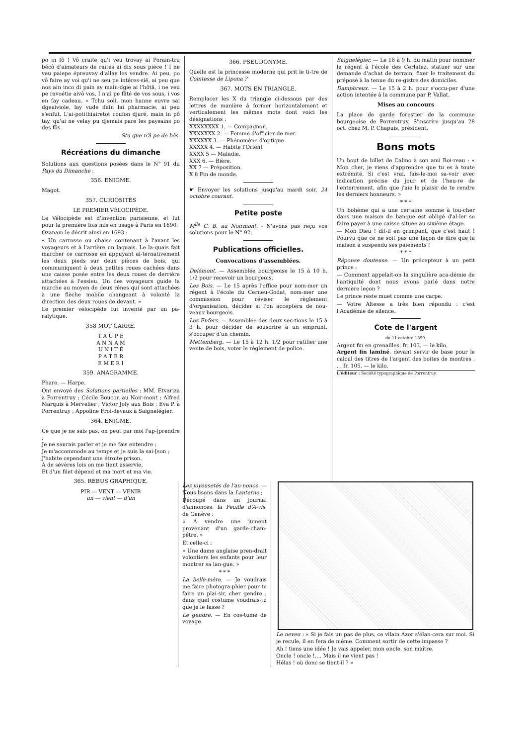po in fô ! Vô craite qu'i veu trovay ai Porain-tru bécô d'aimateurs de raites ai dix sous piëce ! I ne veu paiepe épreuvay d'allay les vendre. Ai peu, po vô faire ay voi qu'i ne seu pe intéres-sië, ai peu que nos ain inco di pain ay main-dgie ai l'hôtâ, i ne veu pe ravoétie aivô vos, I n'ai pe fâté de vos sous, i vos en fay cadeau. » Tchu soli, mon hanne euvre sai dgeaiviole, lay vude dain lai pharmacie, ai peu s'enfut. L'ai-potithiairetot couïon djuré, main in pô tay, qu'ai ne velay pu djemais pare les paysains po des fôs.
Stu que n'â pe de bôs.
Récréations du dimanche
Solutions aux questions posées dans le N° 91 du Pays du Dimanche :
356. ENIGME.
Magot.
357. CURIOSITÉS
LE PREMIER VÉLOCIPÈDE.
Le Vélocipède est d'invention parisienne, et fut pour la première fois mis en usage à Paris en 1690.
Ozanam le décrit ainsi en 1693 :
« Un carrosse ou chaise contenant à l'avant les voyageurs et à l'arrière un laquais. Le la-quais fait marcher ce carrosse en appuyant al-ternativement les deux pieds sur deux pièces de bois, qui communiquent à deux petites roues cachées dans une caisse posée entre les deux roues de derrière attachées à l'essieu. Un des voyageurs guide la marche au moyen de deux rênes qui sont attachées à une flèche mobile changeant à volonté la direction des deux roues de devant. »
Le premier vélocipède fut inventé par un pa-ralytique.
358 MOT CARRÉ.
T A U P E
A N N A M
U N I T É
P A T E R
E M E R I
359. ANAGRAMME.
Phare. — Harpe.
Ont envoyé des Solutions partielles : MM. Etvariza à Porrentruy ; Cécile Boucon au Noir-mont ; Alfred Marquis à Mervelier ; Victor Joly aux Bois ; Eva P. à Porrentruy ; Appoline Froi-devaux à Saignelégier.
364. ENIGME.
Ce que je ne sais pas, on peut par moi l'ap-[prendre ;
Je ne saurais parler et je me fais entendre ;
Je m'accommode au temps et je suis la sai-[son ;
J'habite cependant une étroite prison.
A de sévères lois on me tient asservie,
Et d'un filet dépend et ma mort et ma vie.
365. RÉBUS GRAPHIQUE.
PIR — VENT — VENIR
un — vient — d'un
366. PSEUDONYME.
Quelle est la princesse moderne qui prit le ti-tre de Comtesse de Lipona ?
367. MOTS EN TRIANGLE.
Remplacer les X du triangle ci-dessous par des lettres de manière à former horizontalement et verticalement les mêmes mots dont voici les désignations :
XXXXXXXX 1. — Compagnon.
XXXXXXX 2. — Femme d'officier de mer.
XXXXXX 3. — Phénomène d'optique
XXXXX 4. — Habite l'Orient
XXXX 5 — Maladie.
XXX 6. — Bière.
XX 7 — Préposition.
X 8 Fin de monde.
☛ Envoyer les solutions jusqu'au mardi soir, 24 octobre courant.
Petite poste
M<sup>lle</sup> C. B. au Noirmont. - N'avons pas reçu vos solutions pour le N° 92.
Publications officielles.
Convocations d'assemblées.
Delémont. — Assemblée bourgeoise le 15 à 10 h. 1/2 pour recevoir un bourgeois.
Les Bois. — Le 15 après l'office pour nom-mer un régent à l'école du Cerneu-Godat, nom-mer une commission pour réviser le règlement d'organisation, décider si l'on acceptera de nou-veaux bourgeois.
Les Enfers. — Assemblée des deux sec-tions le 15 à 3 h. pour décider de souscrire à un emprunt, s'occuper d'un chemin.
Mettemberg. — Le 15 à 12 h. 1/2 pour ratifier une vente de bois, voter le règlement de police.
Saignelégier. — Le 18 à 9 h. du matin pour nommer le régent à l'école des Cerlatez, statuer sur une demande d'achat de terrain, fixer le traitement du préposé à la tenue du re-gistre des domiciles.
Damphreux. — Le 15 à 2 h. pour s'occu-per d'une action intentée à la commune par P. Vallat.
Mises au concours
La place de garde forestier de la commune bourgeoise de Porrentruy. S'inscrire jusqu'au 28 oct. chez M. P. Chapuis, président.
Bons mots
Un bout de billet de Calino à son ami Boi-reau : « Mon cher, je viens d'apprendre que tu es à toute extrémité. Si c'est vrai, fais-le-moi sa-voir avec indication précise du jour et de l'heu-re de l'enterrement, afin que j'aie le plaisir de te rendre les derniers honneurs. »
* * *
Un bohème qui a une certaine somme à tou-cher dans une maison de banque est obligé d'al-ler se faire payer à une caisse située au sixième étage.
— Mon Dieu ! dit-il en grimpant, que c'est haut ! Pourvu que ce ne soit pas une façon de dire que la maison a suspendu ses paiements !
* * *
Réponse douteuse. — Un précepteur à un petit prince :
— Comment appelait-on la singulière aca-démie de l'antiquité dont nous avons parlé dans notre dernière leçon ?
Le prince reste muet comme une carpe.
— Votre Altesse a très bien répondu : c'est l'Académie de silence.
Cote de l'argent
du 11 octobre 1899.
Argent fin en grenailles, fr. 103. — le kilo.
Argent fin laminé, devant servir de base pour le calcul des titres de l'argent des boites de montres . . . fr. 105. — le kilo.
L'éditeur : Société typographique de Porrentruy.
Les joyeusetés de l'an-nonce. — Nous lisons dans la Lanterne ;
Découpé dans un journal d'annonces, la Feuille d'A-vis, de Genève :
« A vendre une jument provenant d'un garde-cham-pêtre. »
Et celle-ci :
« Une dame anglaise pren-drait volontiers les enfants pour leur montrer sa lan-gue. »
* * *
La belle-mère. — Je voudrais me faire photogra-phier pour te faire un plai-sir, cher gendre ; dans quel costume voudrais-tu que je le fasse ?
Le gendre. — En cos-tume de voyage.
Le neveu : « Si je fais un pas de plus, ce vilain Azor s'élan-cera sur moi. Si je recule, il en fera de même. Comment sortir de cette impasse ?
Ah ! tiens une idée ! Je vais appeler, mon oncle, son maître.
Oncle ! oncle !.... Mais il ne vient pas !
Hélas ! où donc se tient-il ? »